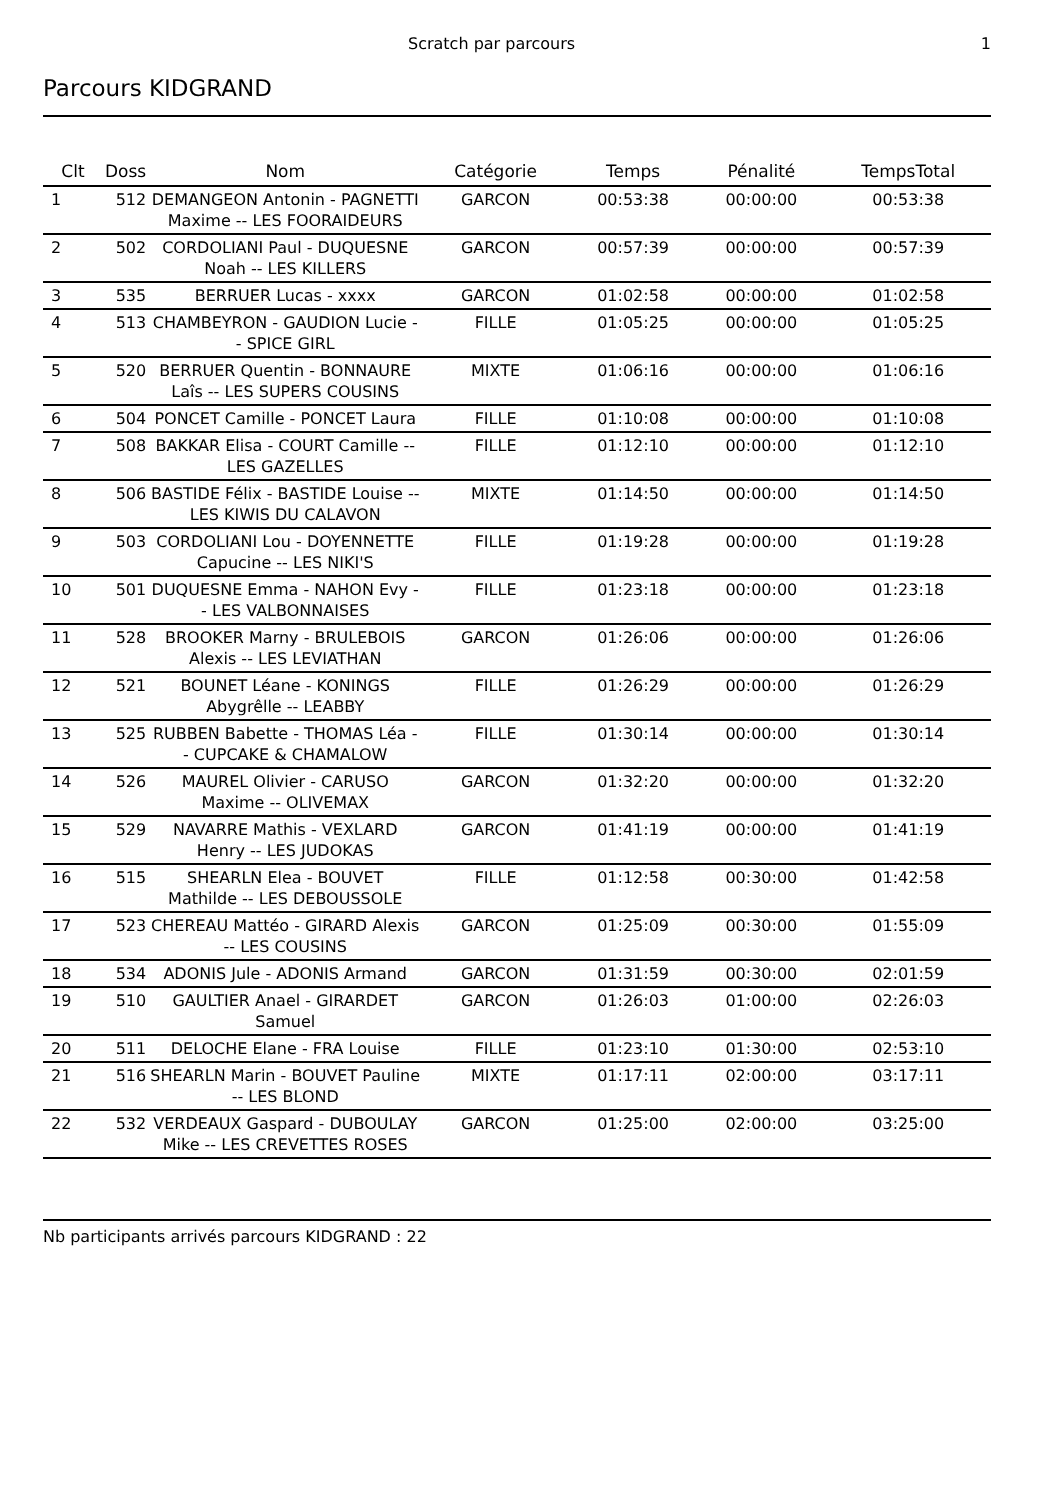Scratch par parcours 1
Parcours KIDGRAND
| Clt | Doss | Nom | Catégorie | Temps | Pénalité | TempsTotal |
| --- | --- | --- | --- | --- | --- | --- |
| 1 | 512 | DEMANGEON Antonin - PAGNETTI Maxime -- LES FOORAIDEURS | GARCON | 00:53:38 | 00:00:00 | 00:53:38 |
| 2 | 502 | CORDOLIANI Paul - DUQUESNE Noah -- LES KILLERS | GARCON | 00:57:39 | 00:00:00 | 00:57:39 |
| 3 | 535 | BERRUER Lucas - xxxx | GARCON | 01:02:58 | 00:00:00 | 01:02:58 |
| 4 | 513 | CHAMBEYRON - GAUDION Lucie -- SPICE GIRL | FILLE | 01:05:25 | 00:00:00 | 01:05:25 |
| 5 | 520 | BERRUER Quentin - BONNAURE Laîs -- LES SUPERS COUSINS | MIXTE | 01:06:16 | 00:00:00 | 01:06:16 |
| 6 | 504 | PONCET Camille - PONCET Laura | FILLE | 01:10:08 | 00:00:00 | 01:10:08 |
| 7 | 508 | BAKKAR Elisa - COURT Camille -- LES GAZELLES | FILLE | 01:12:10 | 00:00:00 | 01:12:10 |
| 8 | 506 | BASTIDE Félix - BASTIDE Louise -- LES KIWIS DU CALAVON | MIXTE | 01:14:50 | 00:00:00 | 01:14:50 |
| 9 | 503 | CORDOLIANI Lou - DOYENNETTE Capucine -- LES NIKI'S | FILLE | 01:19:28 | 00:00:00 | 01:19:28 |
| 10 | 501 | DUQUESNE Emma - NAHON Evy -- LES VALBONNAISES | FILLE | 01:23:18 | 00:00:00 | 01:23:18 |
| 11 | 528 | BROOKER Marny - BRULEBOIS Alexis -- LES LEVIATHAN | GARCON | 01:26:06 | 00:00:00 | 01:26:06 |
| 12 | 521 | BOUNET Léane - KONINGS Abygrêlle -- LEABBY | FILLE | 01:26:29 | 00:00:00 | 01:26:29 |
| 13 | 525 | RUBBEN Babette - THOMAS Léa -- CUPCAKE & CHAMALOW | FILLE | 01:30:14 | 00:00:00 | 01:30:14 |
| 14 | 526 | MAUREL Olivier - CARUSO Maxime -- OLIVEMAX | GARCON | 01:32:20 | 00:00:00 | 01:32:20 |
| 15 | 529 | NAVARRE Mathis - VEXLARD Henry -- LES JUDOKAS | GARCON | 01:41:19 | 00:00:00 | 01:41:19 |
| 16 | 515 | SHEARLN Elea - BOUVET Mathilde -- LES DEBOUSSOLE | FILLE | 01:12:58 | 00:30:00 | 01:42:58 |
| 17 | 523 | CHEREAU Mattéo - GIRARD Alexis -- LES COUSINS | GARCON | 01:25:09 | 00:30:00 | 01:55:09 |
| 18 | 534 | ADONIS Jule - ADONIS Armand | GARCON | 01:31:59 | 00:30:00 | 02:01:59 |
| 19 | 510 | GAULTIER Anael - GIRARDET Samuel | GARCON | 01:26:03 | 01:00:00 | 02:26:03 |
| 20 | 511 | DELOCHE Elane - FRA Louise | FILLE | 01:23:10 | 01:30:00 | 02:53:10 |
| 21 | 516 | SHEARLN Marin - BOUVET Pauline -- LES BLOND | MIXTE | 01:17:11 | 02:00:00 | 03:17:11 |
| 22 | 532 | VERDEAUX Gaspard - DUBOULAY Mike -- LES CREVETTES ROSES | GARCON | 01:25:00 | 02:00:00 | 03:25:00 |
Nb participants arrivés parcours KIDGRAND : 22